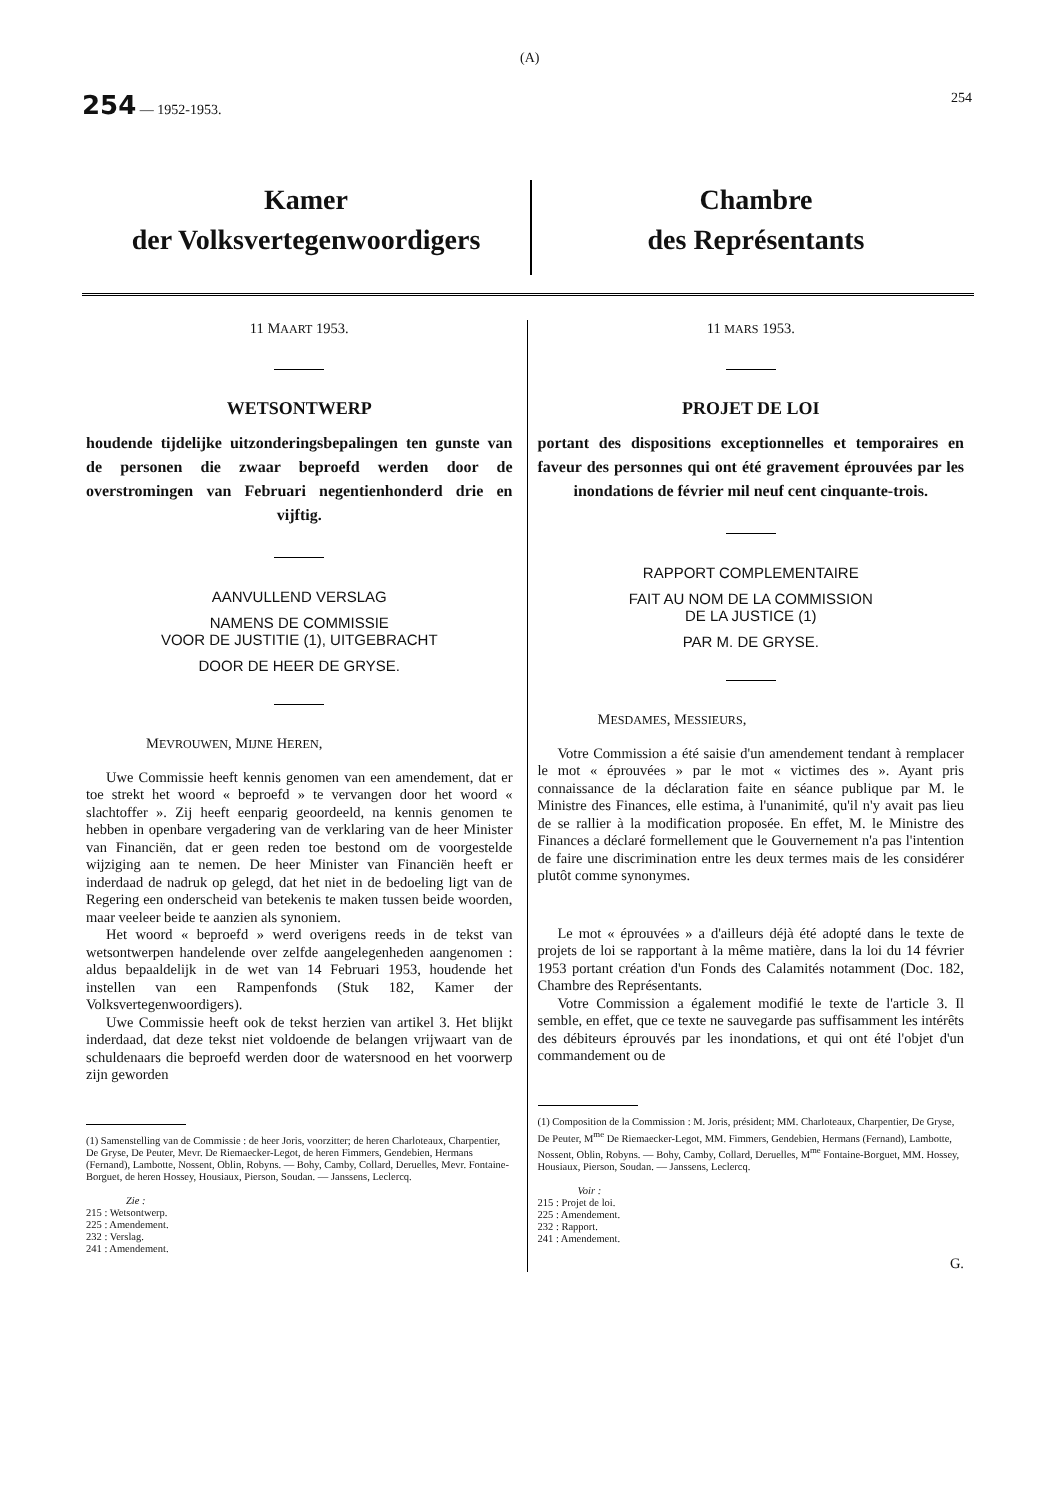(A)
254 — 1952-1953. 254
Kamer
der Volksvertegenwoordigers
Chambre
des Représentants
11 MAART 1953.
WETSONTWERP
houdende tijdelijke uitzonderingsbepalingen ten gunste van de personen die zwaar beproefd werden door de overstromingen van Februari negentienhonderd drie en vijftig.
AANVULLEND VERSLAG
NAMENS DE COMMISSIE
VOOR DE JUSTITIE (1), UITGEBRACHT
DOOR DE HEER DE GRYSE.
MEVROUWEN, MIJNE HEREN,
Uwe Commissie heeft kennis genomen van een amendement, dat er toe strekt het woord « beproefd » te vervangen door het woord « slachtoffer ». Zij heeft eenparig geoordeeld, na kennis genomen te hebben in openbare vergadering van de verklaring van de heer Minister van Financiën, dat er geen reden toe bestond om de voorgestelde wijziging aan te nemen. De heer Minister van Financiën heeft er inderdaad de nadruk op gelegd, dat het niet in de bedoeling ligt van de Regering een onderscheid van betekenis te maken tussen beide woorden, maar veeleer beide te aanzien als synoniem.
Het woord « beproefd » werd overigens reeds in de tekst van wetsontwerpen handelende over zelfde aangelegenheden aangenomen : aldus bepaaldelijk in de wet van 14 Februari 1953, houdende het instellen van een Rampenfonds (Stuk 182, Kamer der Volksvertegenwoordigers).
Uwe Commissie heeft ook de tekst herzien van artikel 3. Het blijkt inderdaad, dat deze tekst niet voldoende de belangen vrijwaart van de schuldenaars die beproefd werden door de watersnood en het voorwerp zijn geworden
(1) Samenstelling van de Commissie : de heer Joris, voorzitter; de heren Charloteaux, Charpentier, De Gryse, De Peuter, Mevr. De Riemaecker-Legot, de heren Fimmers, Gendebien, Hermans (Fernand), Lambotte, Nossent, Oblin, Robyns. — Bohy, Camby, Collard, Deruelles, Mevr. Fontaine-Borguet, de heren Hossey, Housiaux, Pierson, Soudan. — Janssens, Leclercq.
Zie :
215 : Wetsontwerp.
225 : Amendement.
232 : Verslag.
241 : Amendement.
11 MARS 1953.
PROJET DE LOI
portant des dispositions exceptionnelles et temporaires en faveur des personnes qui ont été gravement éprouvées par les inondations de février mil neuf cent cinquante-trois.
RAPPORT COMPLEMENTAIRE
FAIT AU NOM DE LA COMMISSION
DE LA JUSTICE (1)
PAR M. DE GRYSE.
MESDAMES, MESSIEURS,
Votre Commission a été saisie d'un amendement tendant à remplacer le mot « éprouvées » par le mot « victimes des ». Ayant pris connaissance de la déclaration faite en séance publique par M. le Ministre des Finances, elle estima, à l'unanimité, qu'il n'y avait pas lieu de se rallier à la modification proposée. En effet, M. le Ministre des Finances a déclaré formellement que le Gouvernement n'a pas l'intention de faire une discrimination entre les deux termes mais de les considérer plutôt comme synonymes.
Le mot « éprouvées » a d'ailleurs déjà été adopté dans le texte de projets de loi se rapportant à la même matière, dans la loi du 14 février 1953 portant création d'un Fonds des Calamités notamment (Doc. 182, Chambre des Représentants.
Votre Commission a également modifié le texte de l'article 3. Il semble, en effet, que ce texte ne sauvegarde pas suffisamment les intérêts des débiteurs éprouvés par les inondations, et qui ont été l'objet d'un commandement ou de
(1) Composition de la Commission : M. Joris, président; MM. Charloteaux, Charpentier, De Gryse, De Peuter, M<sup>me</sup> De Riemaecker-Legot, MM. Fimmers, Gendebien, Hermans (Fernand), Lambotte, Nossent, Oblin, Robyns. — Bohy, Camby, Collard, Deruelles, M<sup>me</sup> Fontaine-Borguet, MM. Hossey, Housiaux, Pierson, Soudan. — Janssens, Leclercq.
Voir :
215 : Projet de loi.
225 : Amendement.
232 : Rapport.
241 : Amendement.
G.